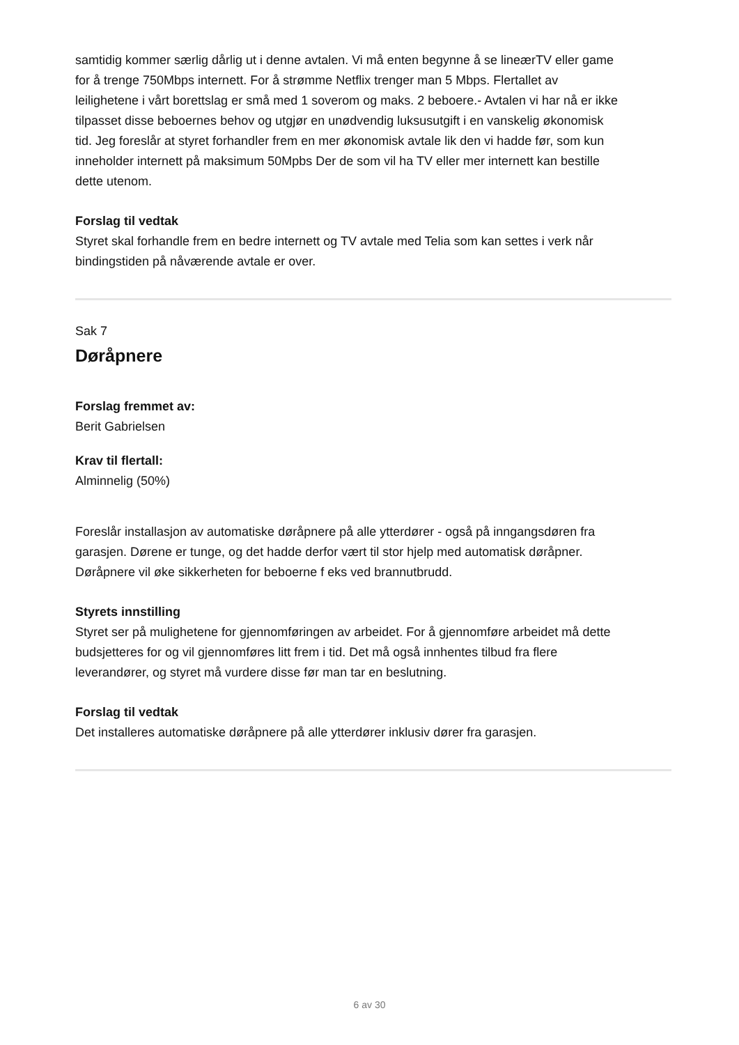samtidig kommer særlig dårlig ut i denne avtalen. Vi må enten begynne å se lineærTV eller game for å trenge 750Mbps internett. For å strømme Netflix trenger man 5 Mbps. Flertallet av leilighetene i vårt borettslag er små med 1 soverom og maks. 2 beboere.- Avtalen vi har nå er ikke tilpasset disse beboernes behov og utgjør en unødvendig luksusutgift i en vanskelig økonomisk tid. Jeg foreslår at styret forhandler frem en mer økonomisk avtale lik den vi hadde før, som kun inneholder internett på maksimum 50Mpbs Der de som vil ha TV eller mer internett kan bestille dette utenom.
Forslag til vedtak
Styret skal forhandle frem en bedre internett og TV avtale med Telia som kan settes i verk når bindingstiden på nåværende avtale er over.
Sak 7
Døråpnere
Forslag fremmet av:
Berit Gabrielsen
Krav til flertall:
Alminnelig (50%)
Foreslår installasjon av automatiske døråpnere på alle ytterdører - også på inngangsdøren fra garasjen. Dørene er tunge, og det hadde derfor vært til stor hjelp med automatisk døråpner. Døråpnere vil øke sikkerheten for beboerne f eks ved brannutbrudd.
Styrets innstilling
Styret ser på mulighetene for gjennomføringen av arbeidet. For å gjennomføre arbeidet må dette budsjetteres for og vil gjennomføres litt frem i tid. Det må også innhentes tilbud fra flere leverandører, og styret må vurdere disse før man tar en beslutning.
Forslag til vedtak
Det installeres automatiske døråpnere på alle ytterdører inklusiv dører fra garasjen.
6 av 30